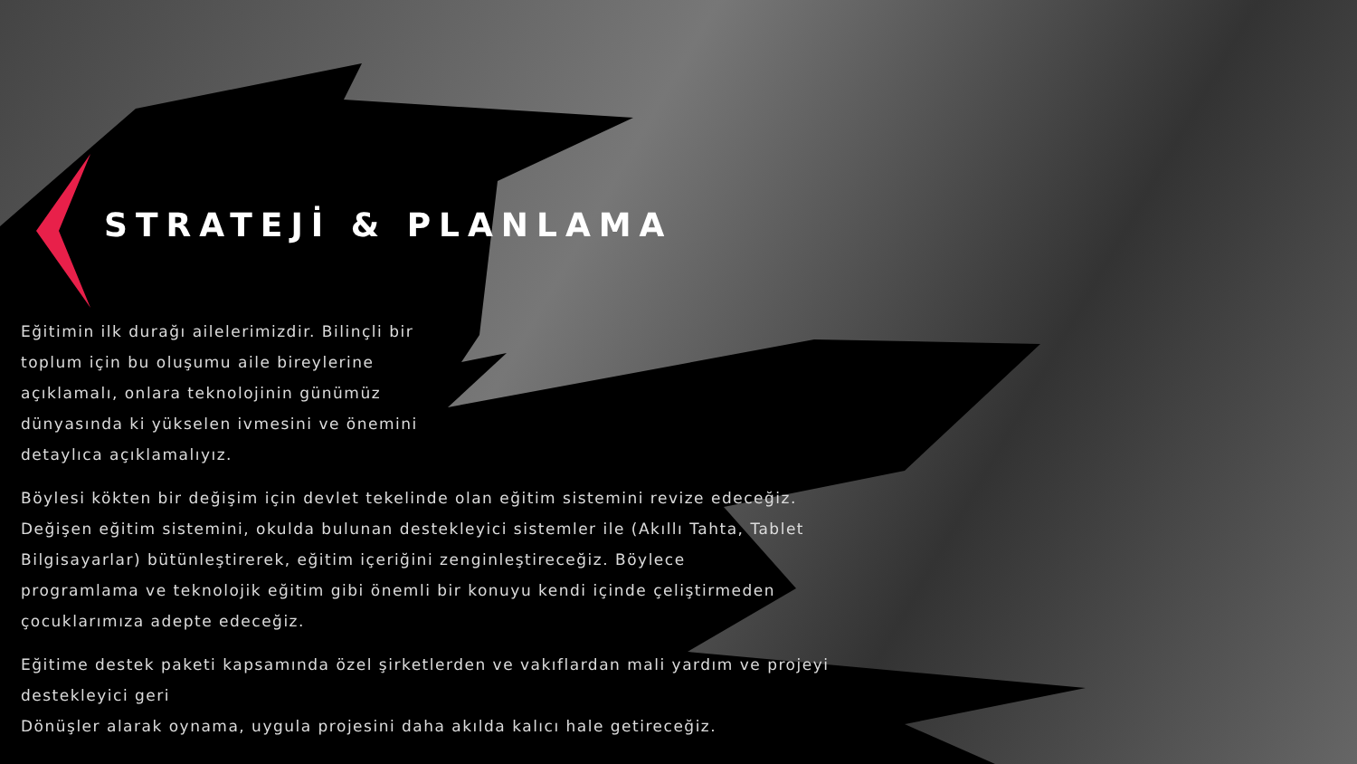STRATEJİ & PLANLAMA
Eğitimin ilk durağı ailelerimizdir. Bilinçli bir toplum için bu oluşumu aile bireylerine açıklamalı, onlara teknolojinin günümüz dünyasında ki yükselen ivmesini ve önemini detaylıca açıklamalıyız.
Böylesi kökten bir değişim için devlet tekelinde olan eğitim sistemini revize edeceğiz. Değişen eğitim sistemini, okulda bulunan destekleyici sistemler ile (Akıllı Tahta, Tablet Bilgisayarlar) bütünleştirerek, eğitim içeriğini zenginleştireceğiz. Böylece programlama ve teknolojik eğitim gibi önemli bir konuyu kendi içinde çeliştirmeden çocuklarımıza adepte edeceğiz.
Eğitime destek paketi kapsamında özel şirketlerden ve vakıflardan mali yardım ve projeyi destekleyici geri
Dönüşler alarak oynama, uygula projesini daha akılda kalıcı hale getireceğiz.